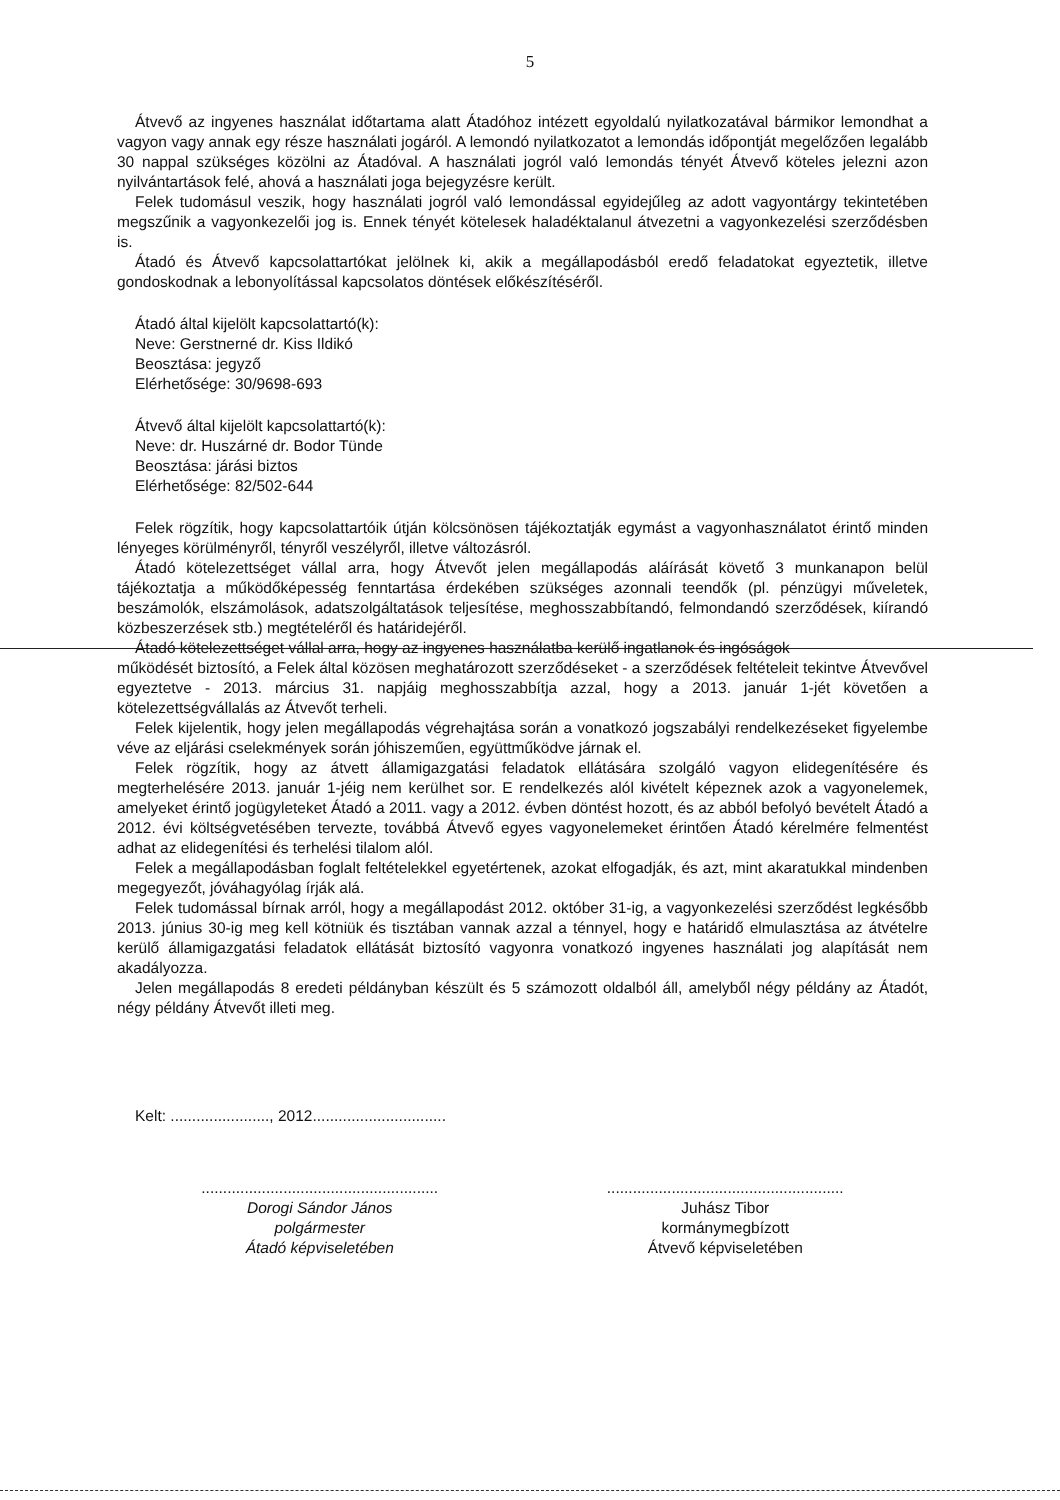5
Átvevő az ingyenes használat időtartama alatt Átadóhoz intézett egyoldalú nyilatkozatával bármikor lemondhat a vagyon vagy annak egy része használati jogáról. A lemondó nyilatkozatot a lemondás időpontját megelőzően legalább 30 nappal szükséges közölni az Átadóval. A használati jogról való lemondás tényét Átvevő köteles jelezni azon nyilvántartások felé, ahová a használati joga bejegyzésre került.
Felek tudomásul veszik, hogy használati jogról való lemondással egyidejűleg az adott vagyontárgy tekintetében megszűnik a vagyonkezelői jog is. Ennek tényét kötelesek haladéktalanul átvezetni a vagyonkezelési szerződésben is.
Átadó és Átvevő kapcsolattartókat jelölnek ki, akik a megállapodásból eredő feladatokat egyeztetik, illetve gondoskodnak a lebonyolítással kapcsolatos döntések előkészítéséről.
Átadó által kijelölt kapcsolattartó(k):
Neve: Gerstnerné dr. Kiss Ildikó
Beosztása: jegyző
Elérhetősége: 30/9698-693
Átvevő által kijelölt kapcsolattartó(k):
Neve: dr. Huszárné dr. Bodor Tünde
Beosztása: járási biztos
Elérhetősége: 82/502-644
Felek rögzítik, hogy kapcsolattartóik útján kölcsönösen tájékoztatják egymást a vagyonhasználatot érintő minden lényeges körülményről, tényről veszélyről, illetve változásról.
Átadó kötelezettséget vállal arra, hogy Átvevőt jelen megállapodás aláírását követő 3 munkanapon belül tájékoztatja a működőképesség fenntartása érdekében szükséges azonnali teendők (pl. pénzügyi műveletek, beszámolók, elszámolások, adatszolgáltatások teljesítése, meghosszabbítandó, felmondandó szerződések, kiírandó közbeszerzések stb.) megtételéről és határidejéről.
Átadó kötelezettséget vállal arra, hogy az ingyenes használatba kerülő ingatlanok és ingóságok
működését biztosító, a Felek által közösen meghatározott szerződéseket - a szerződések feltételeit tekintve Átvevővel egyeztetve - 2013. március 31. napjáig meghosszabbítja azzal, hogy a 2013. január 1-jét követően a kötelezettségvállalás az Átvevőt terheli.
Felek kijelentik, hogy jelen megállapodás végrehajtása során a vonatkozó jogszabályi rendelkezéseket figyelembe véve az eljárási cselekmények során jóhiszeműen, együttműködve járnak el.
Felek rögzítik, hogy az átvett államigazgatási feladatok ellátására szolgáló vagyon elidegenítésére és megterhelésére 2013. január 1-jéig nem kerülhet sor. E rendelkezés alól kivételt képeznek azok a vagyonelemek, amelyeket érintő jogügyleteket Átadó a 2011. vagy a 2012. évben döntést hozott, és az abból befolyó bevételt Átadó a 2012. évi költségvetésében tervezte, továbbá Átvevő egyes vagyonelemeket érintően Átadó kérelmére felmentést adhat az elidegenítési és terhelési tilalom alól.
Felek a megállapodásban foglalt feltételekkel egyetértenek, azokat elfogadják, és azt, mint akaratukkal mindenben megegyezőt, jóváhagyólag írják alá.
Felek tudomással bírnak arról, hogy a megállapodást 2012. október 31-ig, a vagyonkezelési szerződést legkésőbb 2013. június 30-ig meg kell kötniük és tisztában vannak azzal a ténnyel, hogy e határidő elmulasztása az átvételre kerülő államigazgatási feladatok ellátását biztosító vagyonra vonatkozó ingyenes használati jog alapítását nem akadályozza.
Jelen megállapodás 8 eredeti példányban készült és 5 számozott oldalból áll, amelyből négy példány az Átadót, négy példány Átvevőt illeti meg.
Kelt: ......................., 2012...............................
.......................................................
Dorogi Sándor János
polgármester
Átadó képviseletében
.......................................................
Juhász Tibor
kormánymegbízott
Átvevő képviseletében